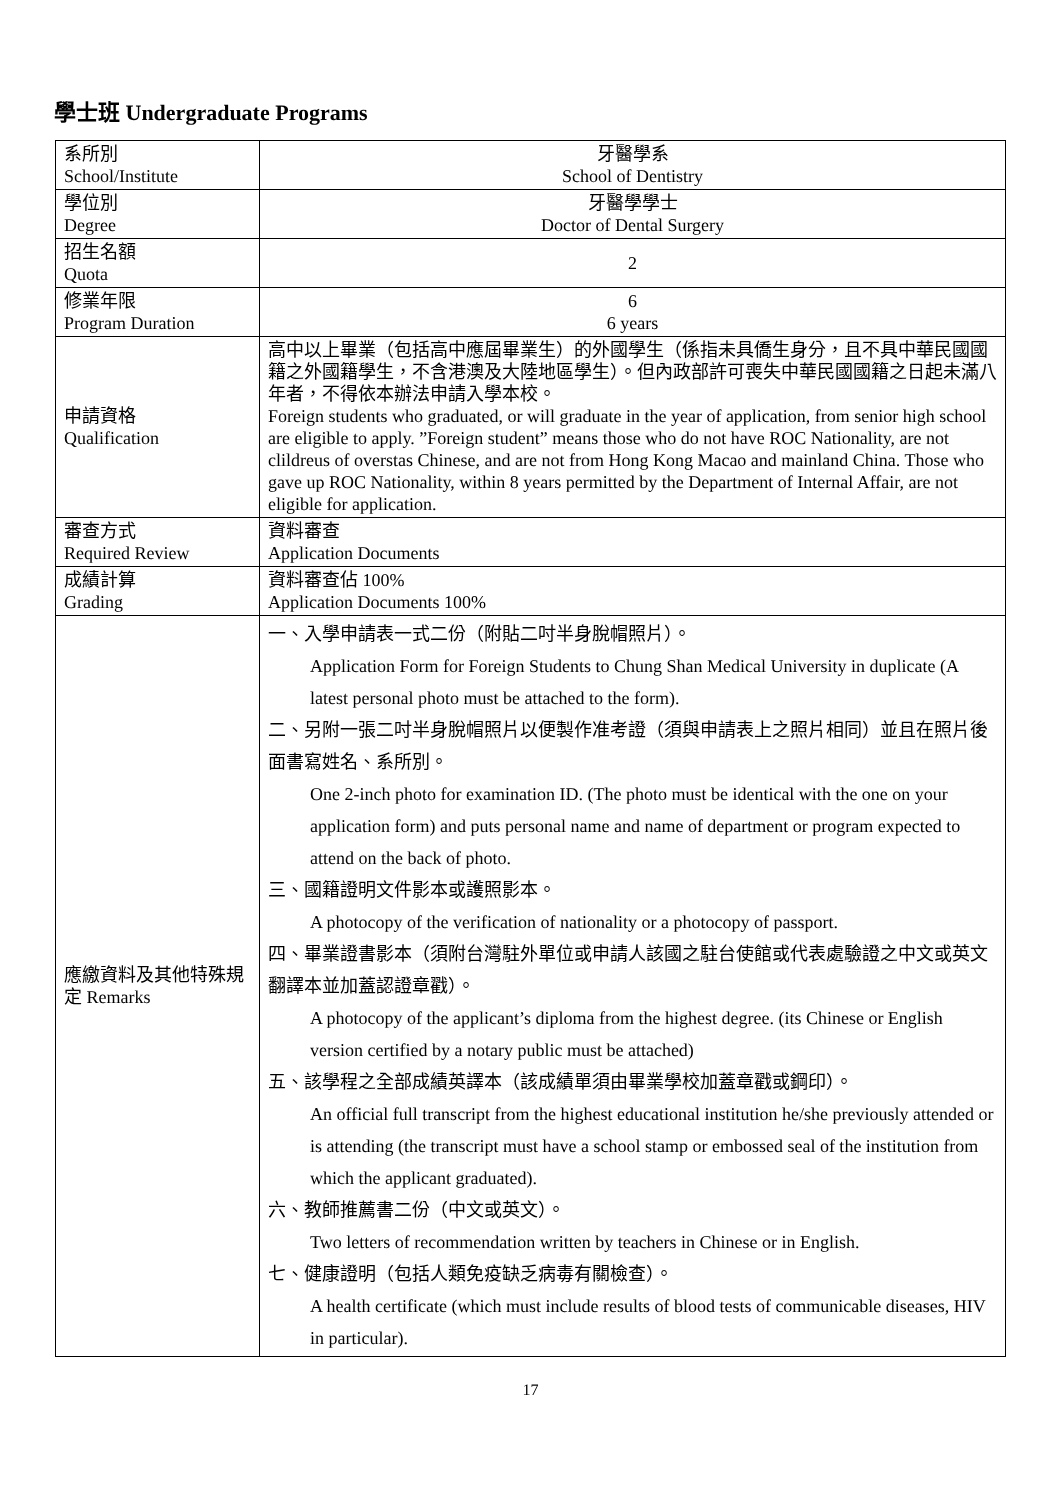學士班 Undergraduate Programs
| 系所別 School/Institute | 牙醫學系 School of Dentistry |
| 學位別 Degree | 牙醫學學士 Doctor of Dental Surgery |
| 招生名額 Quota | 2 |
| 修業年限 Program Duration | 6 6 years |
| 申請資格 Qualification | 高中以上畢業（包括高中應屆畢業生）的外國學生（係指未具僑生身分，且不具中華民國國籍之外國籍學生，不含港澳及大陸地區學生）。但內政部許可喪失中華民國國籍之日起未滿八年者，不得依本辦法申請入學本校。 Foreign students who graduated, or will graduate in the year of application, from senior high school are eligible to apply. ”Foreign student” means those who do not have ROC Nationality, are not clildreus of overstas Chinese, and are not from Hong Kong Macao and mainland China. Those who gave up ROC Nationality, within 8 years permitted by the Department of Internal Affair, are not eligible for application. |
| 審查方式 Required Review | 資料審查 Application Documents |
| 成績計算 Grading | 資料審查佔 100% Application Documents 100% |
| 應繳資料及其他特殊規定 Remarks | 一、入學申請表一式二份（附貼二吋半身脫帽照片）。 Application Form for Foreign Students to Chung Shan Medical University in duplicate (A latest personal photo must be attached to the form). 二、另附一張二吋半身脫帽照片以便製作准考證（須與申請表上之照片相同）並且在照片後面書寫姓名、系所別。 One 2-inch photo for examination ID. (The photo must be identical with the one on your application form) and puts personal name and name of department or program expected to attend on the back of photo. 三、國籍證明文件影本或護照影本。 A photocopy of the verification of nationality or a photocopy of passport. 四、畢業證書影本（須附台灣駐外單位或申請人該國之駐台使館或代表處驗證之中文或英文翻譯本並加蓋認證章戳）。 A photocopy of the applicant’s diploma from the highest degree. (its Chinese or English version certified by a notary public must be attached) 五、該學程之全部成績英譯本（該成績單須由畢業學校加蓋章戳或鋼印）。 An official full transcript from the highest educational institution he/she previously attended or is attending (the transcript must have a school stamp or embossed seal of the institution from which the applicant graduated). 六、教師推薦書二份（中文或英文）。 Two letters of recommendation written by teachers in Chinese or in English. 七、健康證明（包括人類免疫缺乏病毒有關檢查）。 A health certificate (which must include results of blood tests of communicable diseases, HIV in particular). |
17